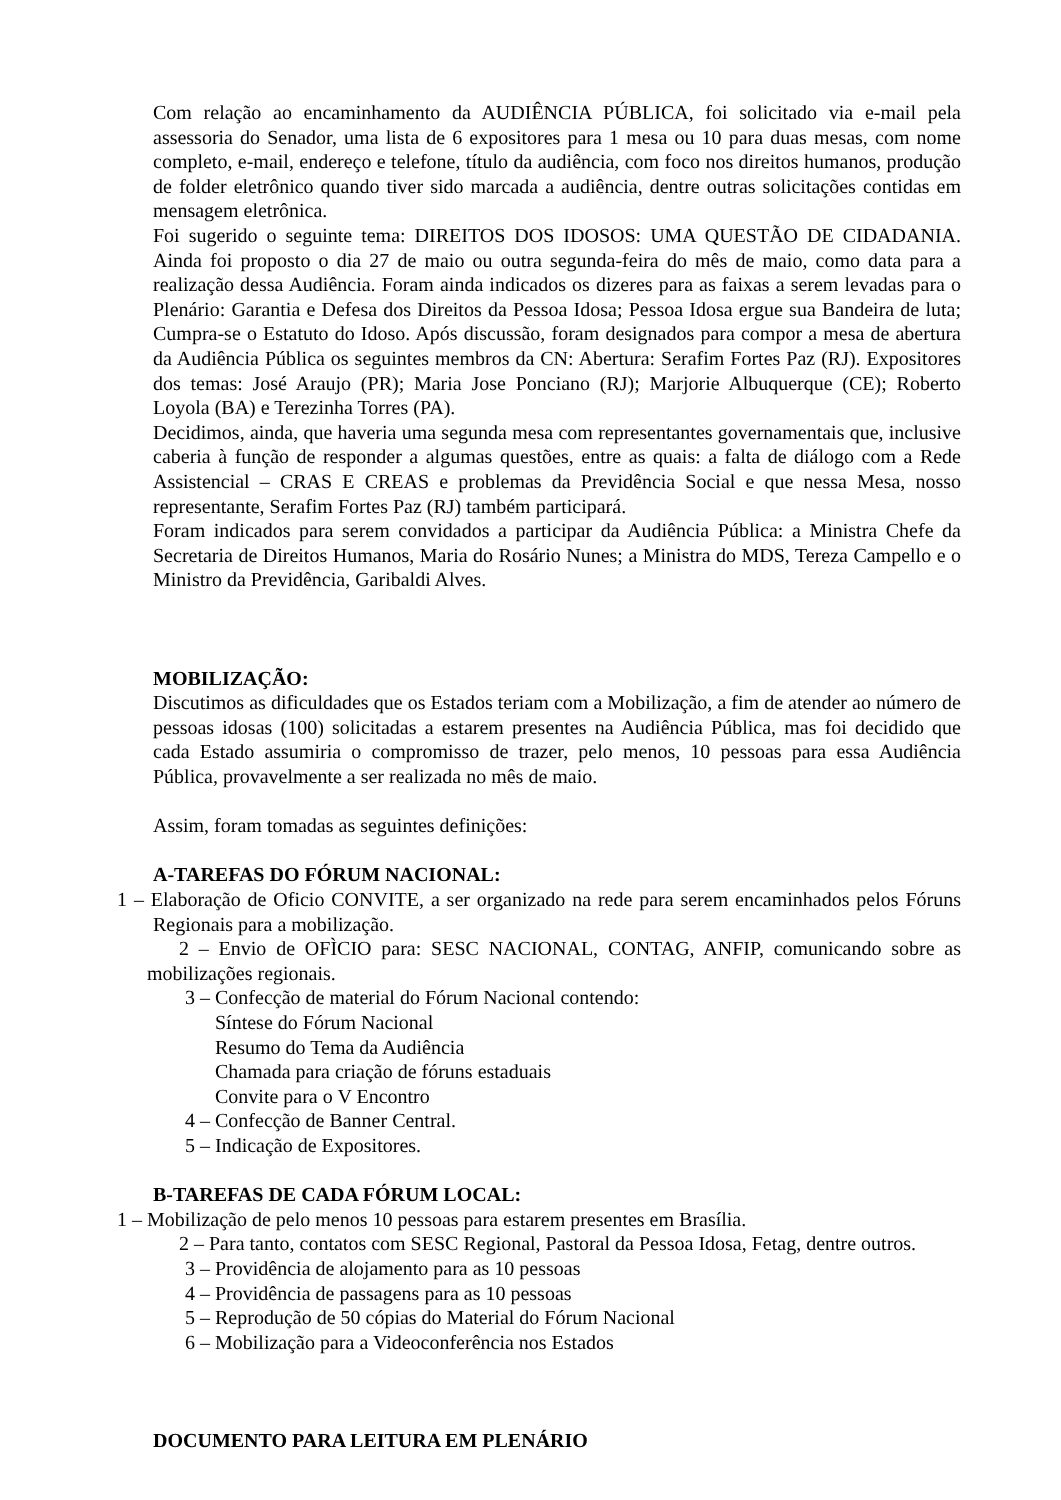Com relação ao encaminhamento da AUDIÊNCIA PÚBLICA, foi solicitado via e-mail pela assessoria do Senador, uma lista de 6 expositores para 1 mesa ou 10 para duas mesas, com nome completo, e-mail, endereço e telefone, título da audiência, com foco nos direitos humanos, produção de folder eletrônico quando tiver sido marcada a audiência, dentre outras solicitações contidas em mensagem eletrônica.
Foi sugerido o seguinte tema: DIREITOS DOS IDOSOS: UMA QUESTÃO DE CIDADANIA. Ainda foi proposto o dia 27 de maio ou outra segunda-feira do mês de maio, como data para a realização dessa Audiência. Foram ainda indicados os dizeres para as faixas a serem levadas para o Plenário: Garantia e Defesa dos Direitos da Pessoa Idosa; Pessoa Idosa ergue sua Bandeira de luta; Cumpra-se o Estatuto do Idoso. Após discussão, foram designados para compor a mesa de abertura da Audiência Pública os seguintes membros da CN: Abertura: Serafim Fortes Paz (RJ). Expositores dos temas: José Araujo (PR); Maria Jose Ponciano (RJ); Marjorie Albuquerque (CE); Roberto Loyola (BA) e Terezinha Torres (PA).
Decidimos, ainda, que haveria uma segunda mesa com representantes governamentais que, inclusive caberia à função de responder a algumas questões, entre as quais: a falta de diálogo com a Rede Assistencial – CRAS E CREAS e problemas da Previdência Social e que nessa Mesa, nosso representante, Serafim Fortes Paz (RJ) também participará.
Foram indicados para serem convidados a participar da Audiência Pública: a Ministra Chefe da Secretaria de Direitos Humanos, Maria do Rosário Nunes; a Ministra do MDS, Tereza Campello e o Ministro da Previdência, Garibaldi Alves.
MOBILIZAÇÃO:
Discutimos as dificuldades que os Estados teriam com a Mobilização, a fim de atender ao número de pessoas idosas (100) solicitadas a estarem presentes na Audiência Pública, mas foi decidido que cada Estado assumiria o compromisso de trazer, pelo menos, 10 pessoas para essa Audiência Pública, provavelmente a ser realizada no mês de maio.
Assim, foram tomadas as seguintes definições:
A-TAREFAS DO FÓRUM NACIONAL:
1 – Elaboração de Oficio CONVITE, a ser organizado na rede para serem encaminhados pelos Fóruns Regionais para a mobilização.
2 – Envio de OFÌCIO para: SESC NACIONAL, CONTAG, ANFIP, comunicando sobre as mobilizações regionais.
3 – Confecção de material do Fórum Nacional contendo:
Síntese do Fórum Nacional
Resumo do Tema da Audiência
Chamada para criação de fóruns estaduais
Convite para o V Encontro
4 – Confecção de Banner Central.
5 – Indicação de Expositores.
B-TAREFAS DE CADA FÓRUM LOCAL:
1 – Mobilização de pelo menos 10 pessoas para estarem presentes em Brasília.
2 – Para tanto, contatos com SESC Regional, Pastoral da Pessoa Idosa, Fetag, dentre outros.
3 – Providência de alojamento para as 10 pessoas
4 – Providência de passagens para as 10 pessoas
5 – Reprodução de 50 cópias do Material do Fórum Nacional
6 – Mobilização para a Videoconferência nos Estados
DOCUMENTO PARA LEITURA EM PLENÁRIO